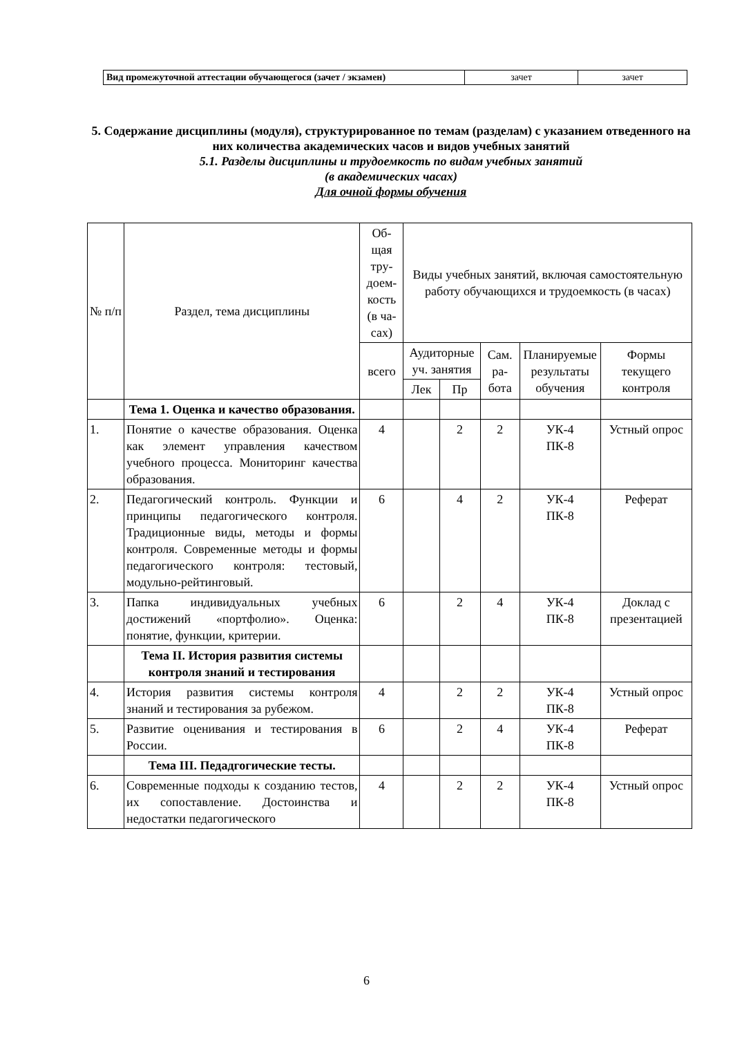| Вид промежуточной аттестации обучающегося (зачет / экзамен) | зачет | зачет |
5. Содержание дисциплины (модуля), структурированное по темам (разделам) с указанием отведенного на них количества академических часов и видов учебных занятий
5.1. Разделы дисциплины и трудоемкость по видам учебных занятий
(в академических часах)
Для очной формы обучения
| № п/п | Раздел, тема дисциплины | Об-щая тру-доем-кость (в ча-сах) | Виды учебных занятий, включая самостоятельную работу обучающихся и трудоемкость (в часах) | | | | |
| --- | --- | --- | --- | --- | --- | --- | --- |
| | | всего | Аудиторные уч. занятия | | Сам. ра-бота | Планируемые результаты обучения | Формы текущего контроля |
| | | | Лек | Пр | | | |
| | Тема 1. Оценка и качество образования. | | | | | | |
| 1. | Понятие о качестве образования. Оценка как элемент управления качеством учебного процесса. Мониторинг качества образования. | 4 | | 2 | 2 | УК-4 ПК-8 | Устный опрос |
| 2. | Педагогический контроль. Функции и принципы педагогического контроля. Традиционные виды, методы и формы контроля. Современные методы и формы педагогического контроля: тестовый, модульно-рейтинговый. | 6 | | 4 | 2 | УК-4 ПК-8 | Реферат |
| 3. | Папка индивидуальных учебных достижений «портфолио». Оценка: понятие, функции, критерии. | 6 | | 2 | 4 | УК-4 ПК-8 | Доклад с презентацией |
| | Тема II. История развития системы контроля знаний и тестирования | | | | | | |
| 4. | История развития системы контроля знаний и тестирования за рубежом. | 4 | | 2 | 2 | УК-4 ПК-8 | Устный опрос |
| 5. | Развитие оценивания и тестирования в России. | 6 | | 2 | 4 | УК-4 ПК-8 | Реферат |
| | Тема III. Педадгогические тесты. | | | | | | |
| 6. | Современные подходы к созданию тестов, их сопоставление. Достоинства и недостатки педагогического | 4 | | 2 | 2 | УК-4 ПК-8 | Устный опрос |
6